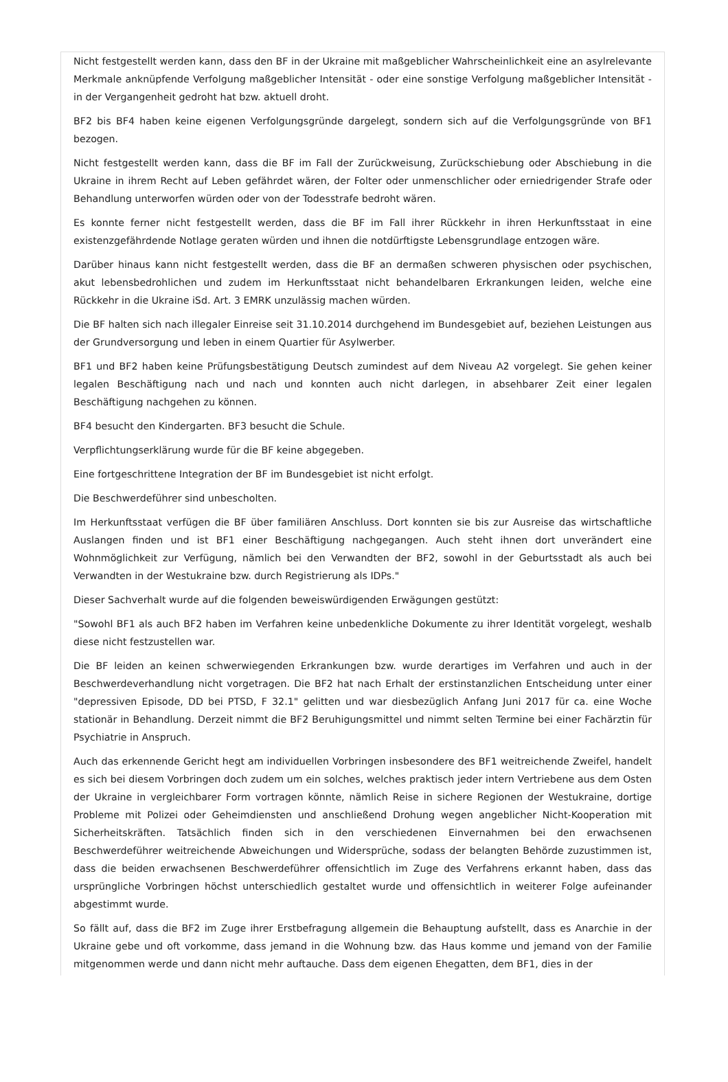Nicht festgestellt werden kann, dass den BF in der Ukraine mit maßgeblicher Wahrscheinlichkeit eine an asylrelevante Merkmale anknüpfende Verfolgung maßgeblicher Intensität - oder eine sonstige Verfolgung maßgeblicher Intensität - in der Vergangenheit gedroht hat bzw. aktuell droht.
BF2 bis BF4 haben keine eigenen Verfolgungsgründe dargelegt, sondern sich auf die Verfolgungsgründe von BF1 bezogen.
Nicht festgestellt werden kann, dass die BF im Fall der Zurückweisung, Zurückschiebung oder Abschiebung in die Ukraine in ihrem Recht auf Leben gefährdet wären, der Folter oder unmenschlicher oder erniedrigender Strafe oder Behandlung unterworfen würden oder von der Todesstrafe bedroht wären.
Es konnte ferner nicht festgestellt werden, dass die BF im Fall ihrer Rückkehr in ihren Herkunftsstaat in eine existenzgefährdende Notlage geraten würden und ihnen die notdürftigste Lebensgrundlage entzogen wäre.
Darüber hinaus kann nicht festgestellt werden, dass die BF an dermaßen schweren physischen oder psychischen, akut lebensbedrohlichen und zudem im Herkunftsstaat nicht behandelbaren Erkrankungen leiden, welche eine Rückkehr in die Ukraine iSd. Art. 3 EMRK unzulässig machen würden.
Die BF halten sich nach illegaler Einreise seit 31.10.2014 durchgehend im Bundesgebiet auf, beziehen Leistungen aus der Grundversorgung und leben in einem Quartier für Asylwerber.
BF1 und BF2 haben keine Prüfungsbestätigung Deutsch zumindest auf dem Niveau A2 vorgelegt. Sie gehen keiner legalen Beschäftigung nach und nach und konnten auch nicht darlegen, in absehbarer Zeit einer legalen Beschäftigung nachgehen zu können.
BF4 besucht den Kindergarten. BF3 besucht die Schule.
Verpflichtungserklärung wurde für die BF keine abgegeben.
Eine fortgeschrittene Integration der BF im Bundesgebiet ist nicht erfolgt.
Die Beschwerdeführer sind unbescholten.
Im Herkunftsstaat verfügen die BF über familiären Anschluss. Dort konnten sie bis zur Ausreise das wirtschaftliche Auslangen finden und ist BF1 einer Beschäftigung nachgegangen. Auch steht ihnen dort unverändert eine Wohnmöglichkeit zur Verfügung, nämlich bei den Verwandten der BF2, sowohl in der Geburtsstadt als auch bei Verwandten in der Westukraine bzw. durch Registrierung als IDPs."
Dieser Sachverhalt wurde auf die folgenden beweiswürdigenden Erwägungen gestützt:
"Sowohl BF1 als auch BF2 haben im Verfahren keine unbedenkliche Dokumente zu ihrer Identität vorgelegt, weshalb diese nicht festzustellen war.
Die BF leiden an keinen schwerwiegenden Erkrankungen bzw. wurde derartiges im Verfahren und auch in der Beschwerdeverhandlung nicht vorgetragen. Die BF2 hat nach Erhalt der erstinstanzlichen Entscheidung unter einer "depressiven Episode, DD bei PTSD, F 32.1" gelitten und war diesbezüglich Anfang Juni 2017 für ca. eine Woche stationär in Behandlung. Derzeit nimmt die BF2 Beruhigungsmittel und nimmt selten Termine bei einer Fachärztin für Psychiatrie in Anspruch.
Auch das erkennende Gericht hegt am individuellen Vorbringen insbesondere des BF1 weitreichende Zweifel, handelt es sich bei diesem Vorbringen doch zudem um ein solches, welches praktisch jeder intern Vertriebene aus dem Osten der Ukraine in vergleichbarer Form vortragen könnte, nämlich Reise in sichere Regionen der Westukraine, dortige Probleme mit Polizei oder Geheimdiensten und anschließend Drohung wegen angeblicher Nicht-Kooperation mit Sicherheitskräften. Tatsächlich finden sich in den verschiedenen Einvernahmen bei den erwachsenen Beschwerdeführer weitreichende Abweichungen und Widersprüche, sodass der belangten Behörde zuzustimmen ist, dass die beiden erwachsenen Beschwerdeführer offensichtlich im Zuge des Verfahrens erkannt haben, dass das ursprüngliche Vorbringen höchst unterschiedlich gestaltet wurde und offensichtlich in weiterer Folge aufeinander abgestimmt wurde.
So fällt auf, dass die BF2 im Zuge ihrer Erstbefragung allgemein die Behauptung aufstellt, dass es Anarchie in der Ukraine gebe und oft vorkomme, dass jemand in die Wohnung bzw. das Haus komme und jemand von der Familie mitgenommen werde und dann nicht mehr auftauche. Dass dem eigenen Ehegatten, dem BF1, dies in der